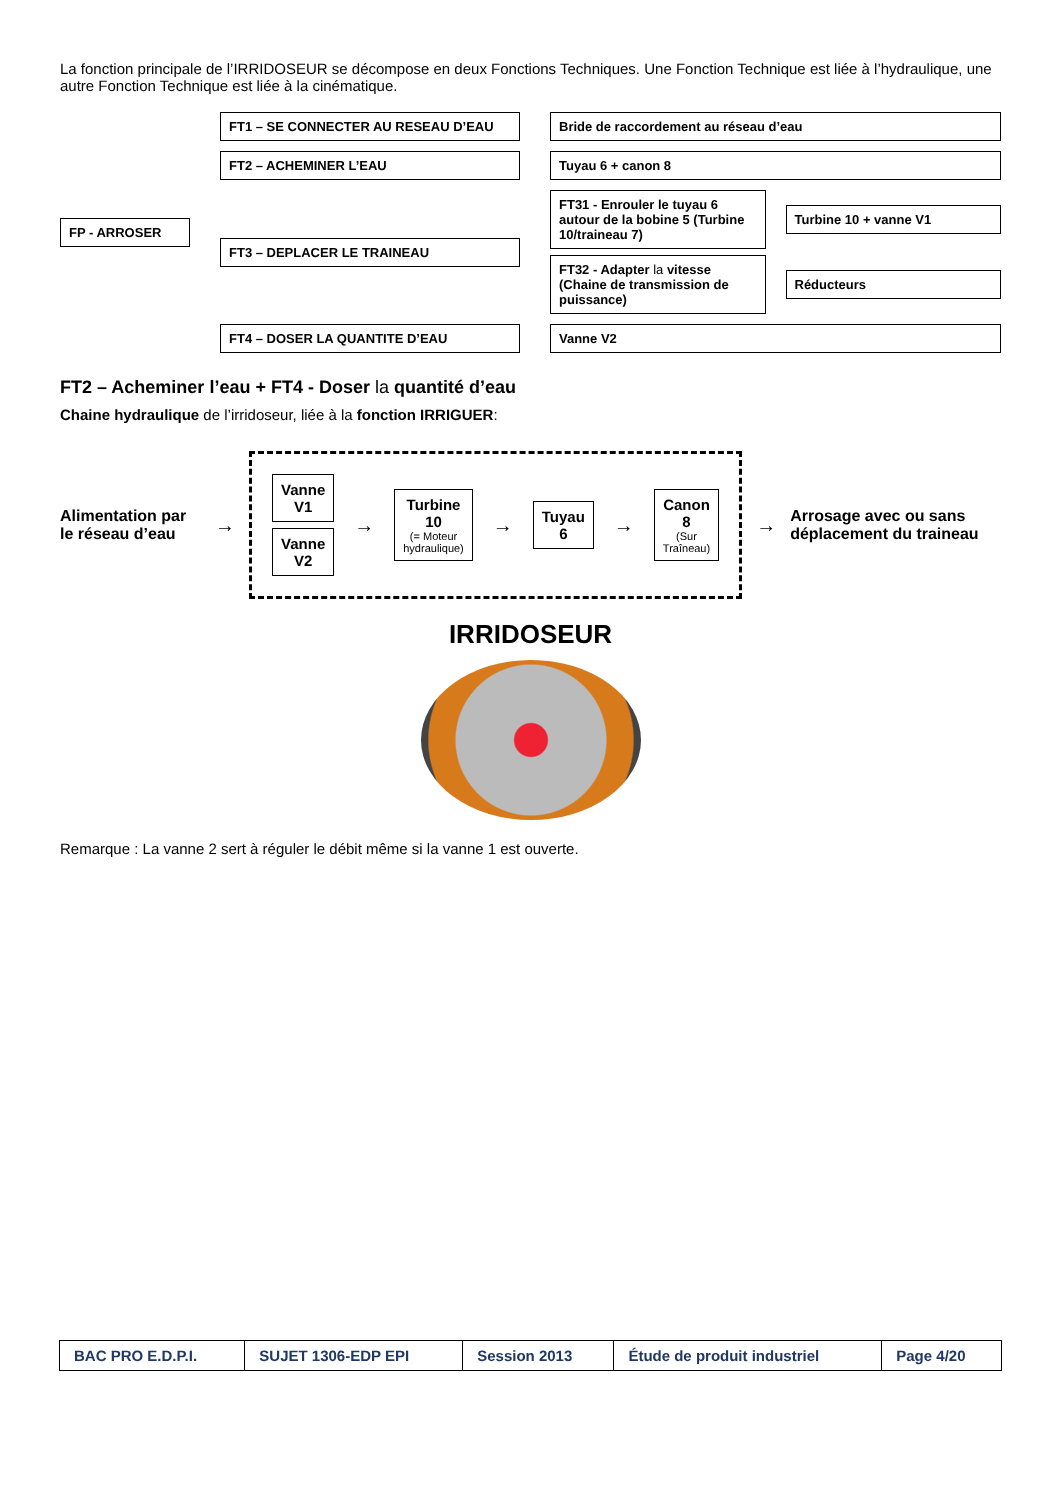La fonction principale de l’IRRIDOSEUR se décompose en deux Fonctions Techniques. Une Fonction Technique est liée à l’hydraulique, une autre Fonction Technique est liée à la cinématique.
FP - ARROSER
FT1 – SE CONNECTER AU RESEAU D’EAU
Bride de raccordement au réseau d’eau
FT2 – ACHEMINER L’EAU
Tuyau 6 + canon 8
FT3 – DEPLACER LE TRAINEAU
FT31 - Enrouler le tuyau 6 autour de la bobine 5 (Turbine 10/traineau 7) Turbine 10 + vanne V1
FT32 - Adapter la vitesse (Chaine de transmission de puissance) Réducteurs
FT4 – DOSER LA QUANTITE D’EAU
Vanne V2
FT2 – Acheminer l’eau + FT4 - Doser la quantité d’eau
Chaine hydraulique de l’irridoseur, liée à la fonction IRRIGUER:
Alimentation par le réseau d’eau →
Vanne V1
Vanne V2
→
Turbine 10
(= Moteur hydraulique)
→
Tuyau 6
→
Canon 8
(Sur Traîneau)
→ Arrosage avec ou sans déplacement du traineau
IRRIDOSEUR
Remarque : La vanne 2 sert à réguler le débit même si la vanne 1 est ouverte.
| BAC PRO E.D.P.I. | SUJET 1306-EDP EPI | Session 2013 | Étude de produit industriel | Page 4/20 |